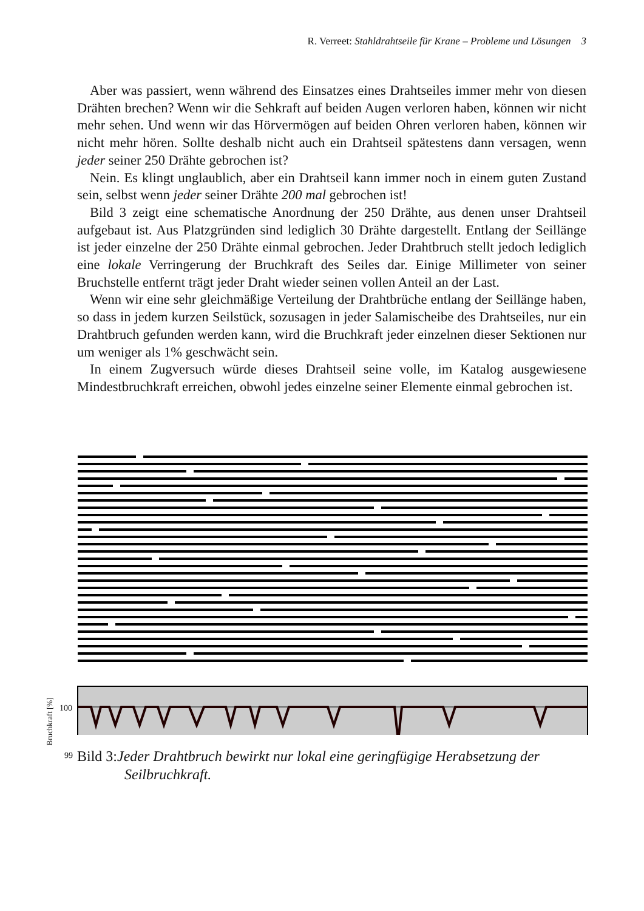R. Verreet: Stahldrahtseile für Krane – Probleme und Lösungen 3
Aber was passiert, wenn während des Einsatzes eines Drahtseiles immer mehr von diesen Drähten brechen? Wenn wir die Sehkraft auf beiden Augen verloren haben, können wir nicht mehr sehen. Und wenn wir das Hörvermögen auf beiden Ohren verloren haben, können wir nicht mehr hören. Sollte deshalb nicht auch ein Drahtseil spätestens dann versagen, wenn jeder seiner 250 Drähte gebrochen ist?
Nein. Es klingt unglaublich, aber ein Drahtseil kann immer noch in einem guten Zustand sein, selbst wenn jeder seiner Drähte 200 mal gebrochen ist!
Bild 3 zeigt eine schematische Anordnung der 250 Drähte, aus denen unser Drahtseil aufgebaut ist. Aus Platzgründen sind lediglich 30 Drähte dargestellt. Entlang der Seillänge ist jeder einzelne der 250 Drähte einmal gebrochen. Jeder Drahtbruch stellt jedoch lediglich eine lokale Verringerung der Bruchkraft des Seiles dar. Einige Millimeter von seiner Bruchstelle entfernt trägt jeder Draht wieder seinen vollen Anteil an der Last.
Wenn wir eine sehr gleichmäßige Verteilung der Drahtbrüche entlang der Seillänge haben, so dass in jedem kurzen Seilstück, sozusagen in jeder Salamischeibe des Drahtseiles, nur ein Drahtbruch gefunden werden kann, wird die Bruchkraft jeder einzelnen dieser Sektionen nur um weniger als 1% geschwächt sein.
In einem Zugversuch würde dieses Drahtseil seine volle, im Katalog ausgewiesene Mindestbruchkraft erreichen, obwohl jedes einzelne seiner Elemente einmal gebrochen ist.
100
99
Bruchkraft [%]
Bild 3:Jeder Drahtbruch bewirkt nur lokal eine geringfügige Herabsetzung der
Seilbruchkraft.